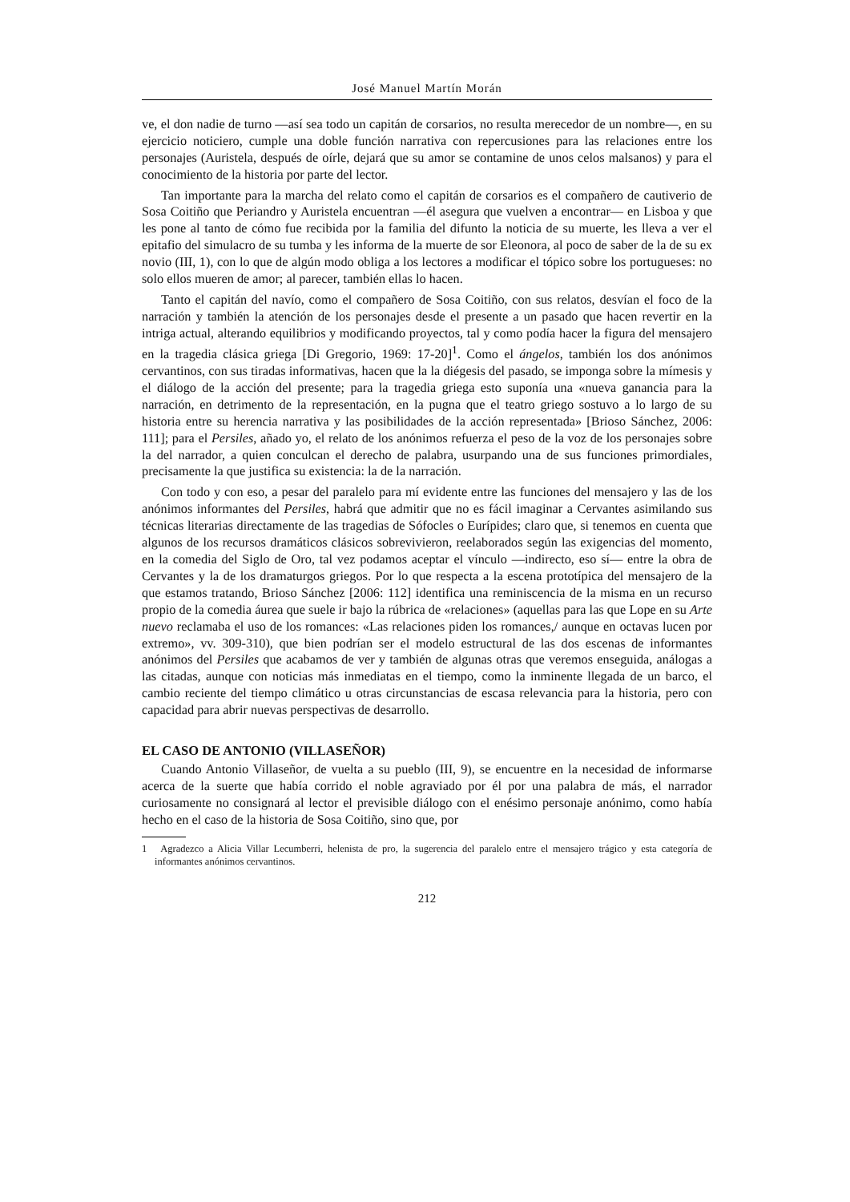José Manuel Martín Morán
ve, el don nadie de turno —así sea todo un capitán de corsarios, no resulta merecedor de un nombre—, en su ejercicio noticiero, cumple una doble función narrativa con repercusiones para las relaciones entre los personajes (Auristela, después de oírle, dejará que su amor se contamine de unos celos malsanos) y para el conocimiento de la historia por parte del lector.
Tan importante para la marcha del relato como el capitán de corsarios es el compañero de cautiverio de Sosa Coitiño que Periandro y Auristela encuentran —él asegura que vuelven a encontrar— en Lisboa y que les pone al tanto de cómo fue recibida por la familia del difunto la noticia de su muerte, les lleva a ver el epitafio del simulacro de su tumba y les informa de la muerte de sor Eleonora, al poco de saber de la de su ex novio (III, 1), con lo que de algún modo obliga a los lectores a modificar el tópico sobre los portugueses: no solo ellos mueren de amor; al parecer, también ellas lo hacen.
Tanto el capitán del navío, como el compañero de Sosa Coitiño, con sus relatos, desvían el foco de la narración y también la atención de los personajes desde el presente a un pasado que hacen revertir en la intriga actual, alterando equilibrios y modificando proyectos, tal y como podía hacer la figura del mensajero en la tragedia clásica griega [Di Gregorio, 1969: 17-20]<sup>1</sup>. Como el ángelos, también los dos anónimos cervantinos, con sus tiradas informativas, hacen que la la diégesis del pasado, se imponga sobre la mímesis y el diálogo de la acción del presente; para la tragedia griega esto suponía una «nueva ganancia para la narración, en detrimento de la representación, en la pugna que el teatro griego sostuvo a lo largo de su historia entre su herencia narrativa y las posibilidades de la acción representada» [Brioso Sánchez, 2006: 111]; para el Persiles, añado yo, el relato de los anónimos refuerza el peso de la voz de los personajes sobre la del narrador, a quien conculcan el derecho de palabra, usurpando una de sus funciones primordiales, precisamente la que justifica su existencia: la de la narración.
Con todo y con eso, a pesar del paralelo para mí evidente entre las funciones del mensajero y las de los anónimos informantes del Persiles, habrá que admitir que no es fácil imaginar a Cervantes asimilando sus técnicas literarias directamente de las tragedias de Sófocles o Eurípides; claro que, si tenemos en cuenta que algunos de los recursos dramáticos clásicos sobrevivieron, reelaborados según las exigencias del momento, en la comedia del Siglo de Oro, tal vez podamos aceptar el vínculo —indirecto, eso sí— entre la obra de Cervantes y la de los dramaturgos griegos. Por lo que respecta a la escena prototípica del mensajero de la que estamos tratando, Brioso Sánchez [2006: 112] identifica una reminiscencia de la misma en un recurso propio de la comedia áurea que suele ir bajo la rúbrica de «relaciones» (aquellas para las que Lope en su Arte nuevo reclamaba el uso de los romances: «Las relaciones piden los romances,/ aunque en octavas lucen por extremo», vv. 309-310), que bien podrían ser el modelo estructural de las dos escenas de informantes anónimos del Persiles que acabamos de ver y también de algunas otras que veremos enseguida, análogas a las citadas, aunque con noticias más inmediatas en el tiempo, como la inminente llegada de un barco, el cambio reciente del tiempo climático u otras circunstancias de escasa relevancia para la historia, pero con capacidad para abrir nuevas perspectivas de desarrollo.
EL CASO DE ANTONIO (VILLASEÑOR)
Cuando Antonio Villaseñor, de vuelta a su pueblo (III, 9), se encuentre en la necesidad de informarse acerca de la suerte que había corrido el noble agraviado por él por una palabra de más, el narrador curiosamente no consignará al lector el previsible diálogo con el enésimo personaje anónimo, como había hecho en el caso de la historia de Sosa Coitiño, sino que, por
1 Agradezco a Alicia Villar Lecumberri, helenista de pro, la sugerencia del paralelo entre el mensajero trágico y esta categoría de informantes anónimos cervantinos.
212